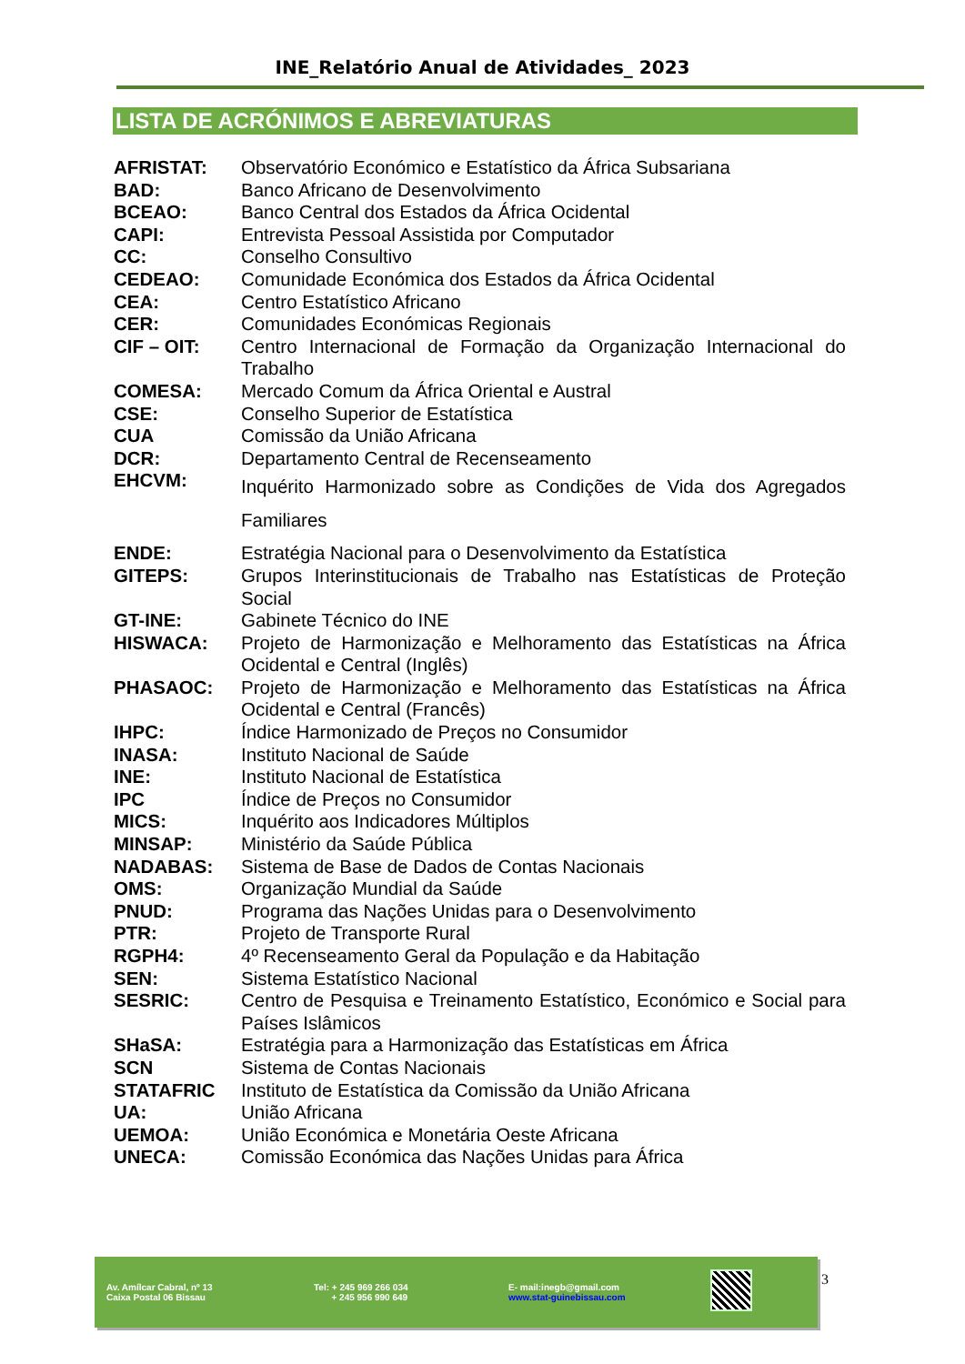INE_Relatório Anual de Atividades_ 2023
LISTA DE ACRÓNIMOS E ABREVIATURAS
| AFRISTAT: | Observatório Económico e Estatístico da África Subsariana |
| BAD: | Banco Africano de Desenvolvimento |
| BCEAO: | Banco Central dos Estados da África Ocidental |
| CAPI: | Entrevista Pessoal Assistida por Computador |
| CC: | Conselho Consultivo |
| CEDEAO: | Comunidade Económica dos Estados da África Ocidental |
| CEA: | Centro Estatístico Africano |
| CER: | Comunidades Económicas Regionais |
| CIF – OIT: | Centro Internacional de Formação da Organização Internacional do Trabalho |
| COMESA: | Mercado Comum da África Oriental e Austral |
| CSE: | Conselho Superior de Estatística |
| CUA | Comissão da União Africana |
| DCR: | Departamento Central de Recenseamento |
| EHCVM: | Inquérito Harmonizado sobre as Condições de Vida dos Agregados Familiares |
| ENDE: | Estratégia Nacional para o Desenvolvimento da Estatística |
| GITEPS: | Grupos Interinstitucionais de Trabalho nas Estatísticas de Proteção Social |
| GT-INE: | Gabinete Técnico do INE |
| HISWACA: | Projeto de Harmonização e Melhoramento das Estatísticas na África Ocidental e Central (Inglês) |
| PHASAOC: | Projeto de Harmonização e Melhoramento das Estatísticas na África Ocidental e Central (Francês) |
| IHPC: | Índice Harmonizado de Preços no Consumidor |
| INASA: | Instituto Nacional de Saúde |
| INE: | Instituto Nacional de Estatística |
| IPC | Índice de Preços no Consumidor |
| MICS: | Inquérito aos Indicadores Múltiplos |
| MINSAP: | Ministério da Saúde Pública |
| NADABAS: | Sistema de Base de Dados de Contas Nacionais |
| OMS: | Organização Mundial da Saúde |
| PNUD: | Programa das Nações Unidas para o Desenvolvimento |
| PTR: | Projeto de Transporte Rural |
| RGPH4: | 4º Recenseamento Geral da População e da Habitação |
| SEN: | Sistema Estatístico Nacional |
| SESRIC: | Centro de Pesquisa e Treinamento Estatístico, Económico e Social para Países Islâmicos |
| SHaSA: | Estratégia para a Harmonização das Estatísticas em África |
| SCN | Sistema de Contas Nacionais |
| STATAFRIC | Instituto de Estatística da Comissão da União Africana |
| UA: | União Africana |
| UEMOA: | União Económica e Monetária Oeste Africana |
| UNECA: | Comissão Económica das Nações Unidas para África |
Av. Amílcar Cabral, nº 13
Caixa Postal 06 Bissau
Tel: + 245 969 266 034
+ 245 956 990 649
E- mail:inegb@gmail.com
www.stat-guinebissau.com
3